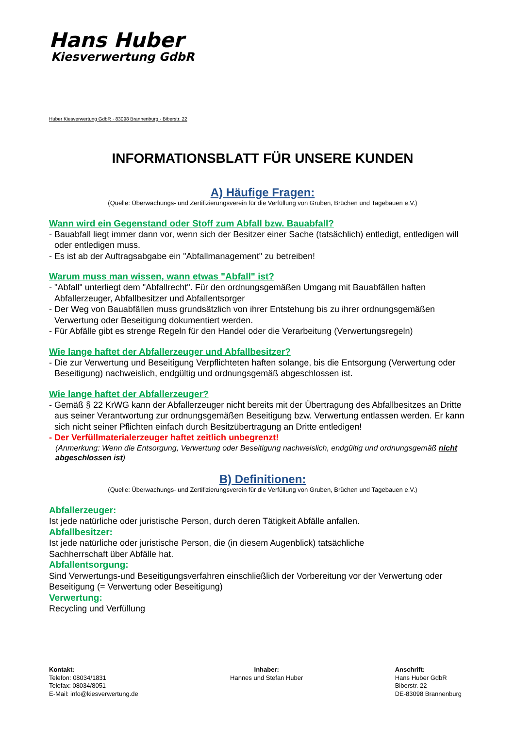Hans Huber
Kiesverwertung GdbR
Huber Kiesverwertung GdbR · 83098 Brannenburg · Biberstr. 22
INFORMATIONSBLATT FÜR UNSERE KUNDEN
A) Häufige Fragen:
(Quelle: Überwachungs- und Zertifizierungsverein für die Verfüllung von Gruben, Brüchen und Tagebauen e.V.)
Wann wird ein Gegenstand oder Stoff zum Abfall bzw. Bauabfall?
- Bauabfall liegt immer dann vor, wenn sich der Besitzer einer Sache (tatsächlich) entledigt, entledigen will oder entledigen muss.
- Es ist ab der Auftragsabgabe ein "Abfallmanagement" zu betreiben!
Warum muss man wissen, wann etwas "Abfall" ist?
- "Abfall" unterliegt dem "Abfallrecht". Für den ordnungsgemäßen Umgang mit Bauabfällen haften Abfallerzeuger, Abfallbesitzer und Abfallentsorger
- Der Weg von Bauabfällen muss grundsätzlich von ihrer Entstehung bis zu ihrer ordnungsgemäßen Verwertung oder Beseitigung dokumentiert werden.
- Für Abfälle gibt es strenge Regeln für den Handel oder die Verarbeitung (Verwertungsregeln)
Wie lange haftet der Abfallerzeuger und Abfallbesitzer?
- Die zur Verwertung und Beseitigung Verpflichteten haften solange, bis die Entsorgung (Verwertung oder Beseitigung) nachweislich, endgültig und ordnungsgemäß abgeschlossen ist.
Wie lange haftet der Abfallerzeuger?
- Gemäß § 22 KrWG kann der Abfallerzeuger nicht bereits mit der Übertragung des Abfallbesitzes an Dritte aus seiner Verantwortung zur ordnungsgemäßen Beseitigung bzw. Verwertung entlassen werden. Er kann sich nicht seiner Pflichten einfach durch Besitzübertragung an Dritte entledigen!
- Der Verfüllmaterialerzeuger haftet zeitlich unbegrenzt!
(Anmerkung: Wenn die Entsorgung, Verwertung oder Beseitigung nachweislich, endgültig und ordnungsgemäß nicht abgeschlossen ist)
B) Definitionen:
(Quelle: Überwachungs- und Zertifizierungsverein für die Verfüllung von Gruben, Brüchen und Tagebauen e.V.)
Abfallerzeuger:
Ist jede natürliche oder juristische Person, durch deren Tätigkeit Abfälle anfallen.
Abfallbesitzer:
Ist jede natürliche oder juristische Person, die (in diesem Augenblick) tatsächliche
Sachherrschaft über Abfälle hat.
Abfallentsorgung:
Sind Verwertungs-und Beseitigungsverfahren einschließlich der Vorbereitung vor der Verwertung oder Beseitigung (= Verwertung oder Beseitigung)
Verwertung:
Recycling und Verfüllung
Kontakt:
Telefon: 08034/1831
Telefax: 08034/8051
E-Mail: info@kiesverwertung.de
Inhaber:
Hannes und Stefan Huber
Anschrift:
Hans Huber GdbR
Biberstr. 22
DE-83098 Brannenburg